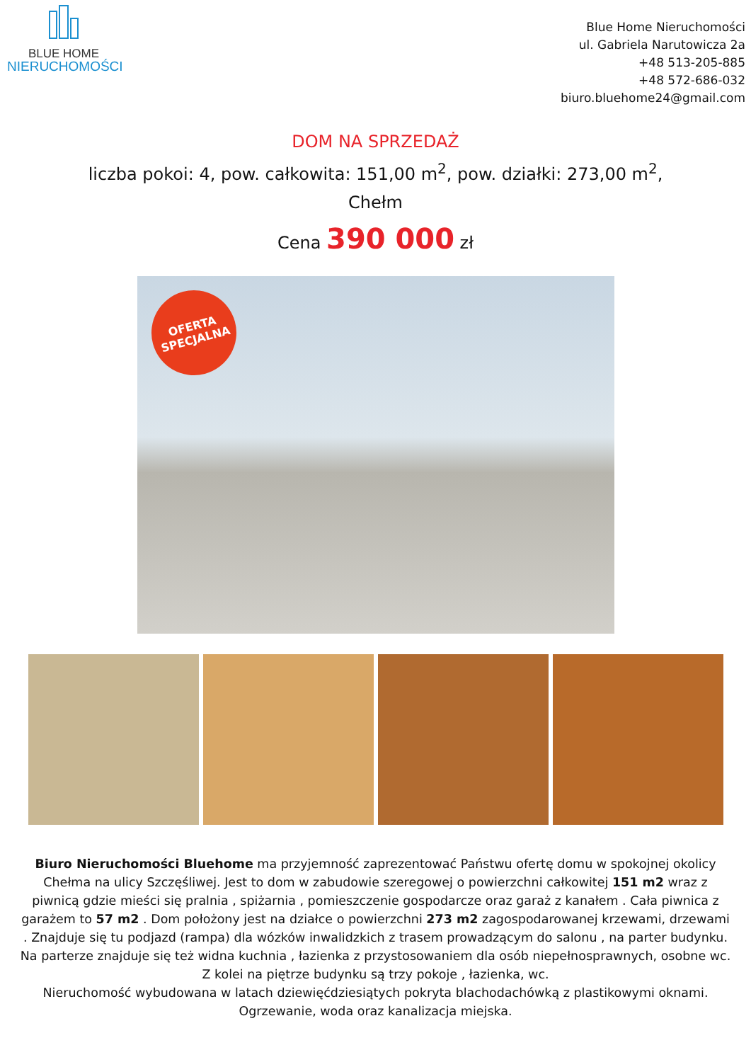BLUE HOME
NIERUCHOMOŚCI
Blue Home Nieruchomości
ul. Gabriela Narutowicza 2a
+48 513-205-885
+48 572-686-032
biuro.bluehome24@gmail.com
DOM NA SPRZEDAŻ
liczba pokoi: 4, pow. całkowita: 151,00 m<sup>2</sup>, pow. działki: 273,00 m<sup>2</sup>, Chełm
Cena 390 000 zł
OFERTA
SPECJALNA
Biuro Nieruchomości Bluehome ma przyjemność zaprezentować Państwu ofertę domu w spokojnej okolicy Chełma na ulicy Szczęśliwej. Jest to dom w zabudowie szeregowej o powierzchni całkowitej 151 m2 wraz z piwnicą gdzie mieści się pralnia , spiżarnia , pomieszczenie gospodarcze oraz garaż z kanałem . Cała piwnica z garażem to 57 m2 . Dom położony jest na działce o powierzchni 273 m2 zagospodarowanej krzewami, drzewami . Znajduje się tu podjazd (rampa) dla wózków inwalidzkich z trasem prowadzącym do salonu , na parter budynku. Na parterze znajduje się też widna kuchnia , łazienka z przystosowaniem dla osób niepełnosprawnych, osobne wc. Z kolei na piętrze budynku są trzy pokoje , łazienka, wc.
Nieruchomość wybudowana w latach dziewięćdziesiątych pokryta blachodachówką z plastikowymi oknami. Ogrzewanie, woda oraz kanalizacja miejska.